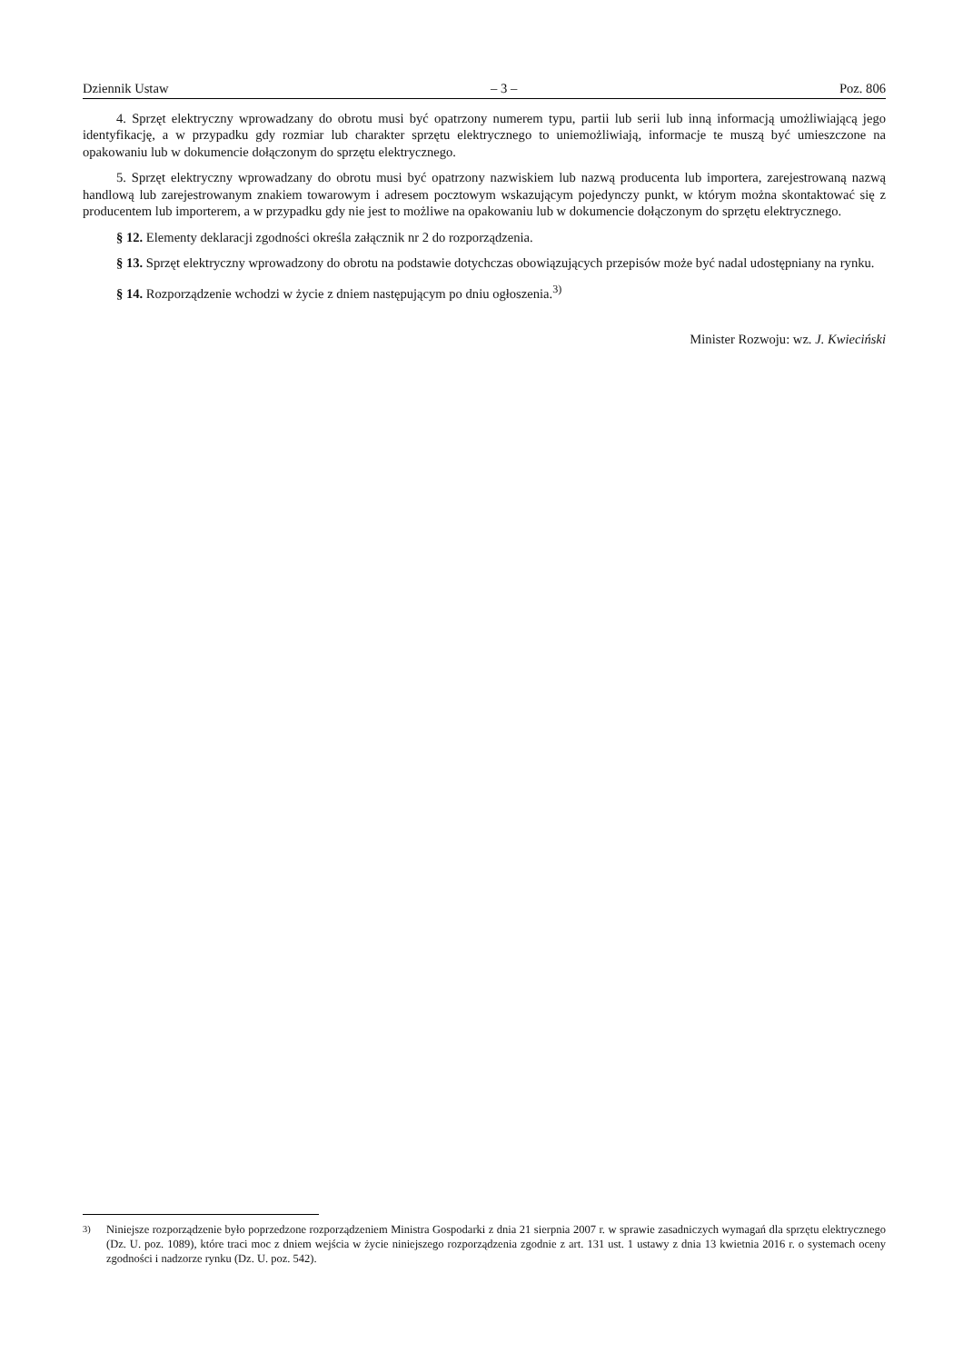Dziennik Ustaw – 3 – Poz. 806
4. Sprzęt elektryczny wprowadzany do obrotu musi być opatrzony numerem typu, partii lub serii lub inną informacją umożliwiającą jego identyfikację, a w przypadku gdy rozmiar lub charakter sprzętu elektrycznego to uniemożliwiają, informacje te muszą być umieszczone na opakowaniu lub w dokumencie dołączonym do sprzętu elektrycznego.
5. Sprzęt elektryczny wprowadzany do obrotu musi być opatrzony nazwiskiem lub nazwą producenta lub importera, zarejestrowaną nazwą handlową lub zarejestrowanym znakiem towarowym i adresem pocztowym wskazującym pojedynczy punkt, w którym można skontaktować się z producentem lub importerem, a w przypadku gdy nie jest to możliwe na opakowaniu lub w dokumencie dołączonym do sprzętu elektrycznego.
§ 12. Elementy deklaracji zgodności określa załącznik nr 2 do rozporządzenia.
§ 13. Sprzęt elektryczny wprowadzony do obrotu na podstawie dotychczas obowiązujących przepisów może być nadal udostępniany na rynku.
§ 14. Rozporządzenie wchodzi w życie z dniem następującym po dniu ogłoszenia.<sup>3)</sup>
Minister Rozwoju: wz. J. Kwieciński
<sup>3)</sup> Niniejsze rozporządzenie było poprzedzone rozporządzeniem Ministra Gospodarki z dnia 21 sierpnia 2007 r. w sprawie zasadniczych wymagań dla sprzętu elektrycznego (Dz. U. poz. 1089), które traci moc z dniem wejścia w życie niniejszego rozporządzenia zgodnie z art. 131 ust. 1 ustawy z dnia 13 kwietnia 2016 r. o systemach oceny zgodności i nadzorze rynku (Dz. U. poz. 542).